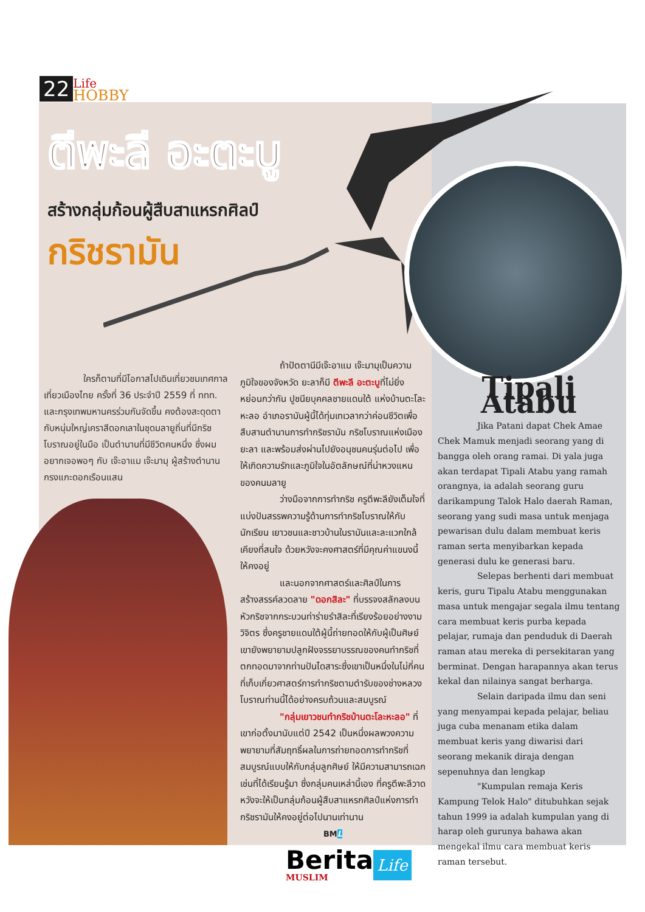22 Life
HOBBY
ตีพะลี อะตะบู
สร้างกลุ่มก้อนผู้สืบสาแหรกศิลป์
กริชรามัน
ใครก็ตามที่มีโอกาสไปเดินเที่ยวชมเทศกาลเที่ยวเมืองไทย ครั้งที่ 36 ประจำปี 2559 ที่ ททท. และกรุงเทพมหานครร่วมกันจัดขึ้น คงต้องสะดุดตากับหนุ่มใหญ่เคราสีดอกเลาในชุดมลายูถิ่นที่มีกริชโบราณอยู่ในมือ เป็นตำนานที่มีชีวิตคนหนึ่ง ซึ่งผมอยากเจอพอๆ กับ เจ๊ะอาแม เจ๊ะมามุ ผู้สร้างตำนานกรงแกะดอกเรือนแสน
ถ้าปัตตานีมีเจ๊ะอาแม เจ๊ะมามุเป็นความภูมิใจของจังหวัด ยะลาก็มี ตีพะลี อะตะบูที่ไม่ยิ่งหย่อนกว่ากัน ปูชนียบุคคลชายแดนใต้ แห่งบ้านตะโละหะลอ อำเภอรามันผู้นี้ได้ทุ่มเทเวลากว่าค่อนชีวิตเพื่อสืบสานตำนานการทำกริชรามัน กริชโบราณแห่งเมืองยะลา และพร้อมส่งผ่านไปยังอนุชนคนรุ่นต่อไป เพื่อให้เกิดความรักและภูมิใจในอัตลักษณ์ที่น่าหวงแหนของคนมลายู
ว่างมือจากการทำกริช ครูตีพะลียังเต็มใจที่แบ่งปันสรรพความรู้ด้านการทำกริชโบราณให้กับนักเรียน เยาวชนและชาวบ้านในรามันและละแวกใกล้เคียงที่สนใจ ด้วยหวังจะคงศาสตร์ที่มีคุณค่าแขนงนี้ให้คงอยู่
และนอกจากศาสตร์และศิลป์ในการสร้างสรรค์ลวดลาย "ดอกสิละ" ที่บรรจงสลักลงบนหัวกริชจากกระบวนท่าร่ายรำสิละที่เรียงร้อยอย่างงามวิจิตร ซึ่งครูชายแดนใต้ผู้นี้ถ่ายทอดให้กับผู้เป็นศิษย์ เขายังพยายามปลูกฝังจรรยาบรรณของคนทำกริชที่ตกทอดมาจากท่านปันไดสาระซึ่งเขาเป็นหนึ่งในไม่กี่คนที่เก็บเกี่ยวศาสตร์การทำกริชตามตำรับของช่างหลวงโบราณท่านนี้ได้อย่างครบถ้วนและสมบูรณ์
"กลุ่มเยาวชนทำกริชบ้านตะโละหะลอ" ที่เขาก่อตั้งมานับแต่ปี 2542 เป็นหนึ่งผลพวงความพยายามที่สัมฤทธิ์ผลในการถ่ายทอดการทำกริชที่สมบูรณ์แบบให้กับกลุ่มลูกศิษย์ ให้มีความสามารถเฉกเช่นที่ได้เรียนรู้มา ซึ่งกลุ่มคนเหล่านี้เอง ที่ครูตีพะลีวาดหวังจะให้เป็นกลุ่มก้อนผู้สืบสาแหรกศิลป์แห่งการทำกริชรามันให้คงอยู่ต่อไปนานเท่านาน
BML
Tipali Atabu
Jika Patani dapat Chek Amae Chek Mamuk menjadi seorang yang di bangga oleh orang ramai. Di yala juga akan terdapat Tipali Atabu yang ramah orangnya, ia adalah seorang guru darikampung Talok Halo daerah Raman, seorang yang sudi masa untuk menjaga pewarisan dulu dalam membuat keris raman serta menyibarkan kepada generasi dulu ke generasi baru.
Selepas berhenti dari membuat keris, guru Tipalu Atabu menggunakan masa untuk mengajar segala ilmu tentang cara membuat keris purba kepada pelajar, rumaja dan penduduk di Daerah raman atau mereka di persekitaran yang berminat. Dengan harapannya akan terus kekal dan nilainya sangat berharga.
Selain daripada ilmu dan seni yang menyampai kepada pelajar, beliau juga cuba menanam etika dalam membuat keris yang diwarisi dari seorang mekanik diraja dengan sepenuhnya dan lengkap
"Kumpulan remaja Keris Kampung Telok Halo" ditubuhkan sejak tahun 1999 ia adalah kumpulan yang di harap oleh gurunya bahawa akan mengekal ilmu cara membuat keris raman tersebut.
Berita
MUSLIM
Life